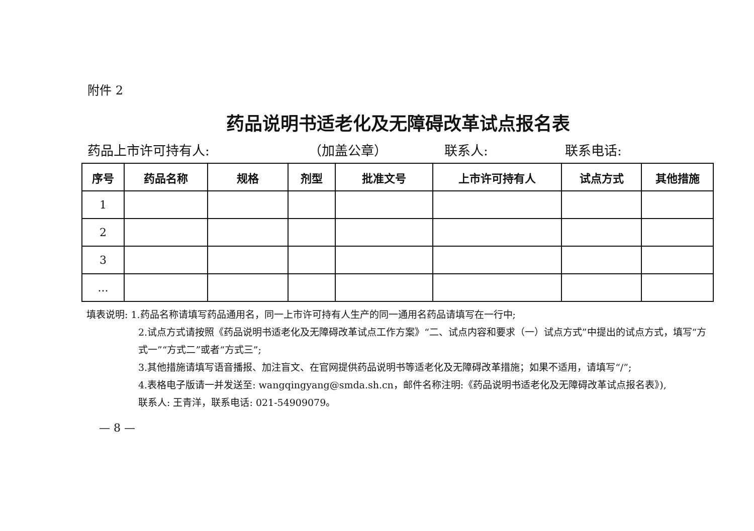附件 2
药品说明书适老化及无障碍改革试点报名表
药品上市许可持有人: （加盖公章） 联系人: 联系电话:
| 序号 | 药品名称 | 规格 | 剂型 | 批准文号 | 上市许可持有人 | 试点方式 | 其他措施 |
| --- | --- | --- | --- | --- | --- | --- | --- |
| 1 | | | | | | | |
| 2 | | | | | | | |
| 3 | | | | | | | |
| ... | | | | | | | |
填表说明: 1.药品名称请填写药品通用名，同一上市许可持有人生产的同一通用名药品请填写在一行中;
2.试点方式请按照《药品说明书适老化及无障碍改革试点工作方案》“二、试点内容和要求（一）试点方式”中提出的试点方式，填写“方式一”“方式二”或者“方式三”;
3.其他措施请填写语音播报、加注盲文、在官网提供药品说明书等适老化及无障碍改革措施；如果不适用，请填写“/”;
4.表格电子版请一并发送至: wangqingyang@smda.sh.cn，邮件名称注明:《药品说明书适老化及无障碍改革试点报名表》),
联系人: 王青洋，联系电话: 021-54909079。
— 8 —